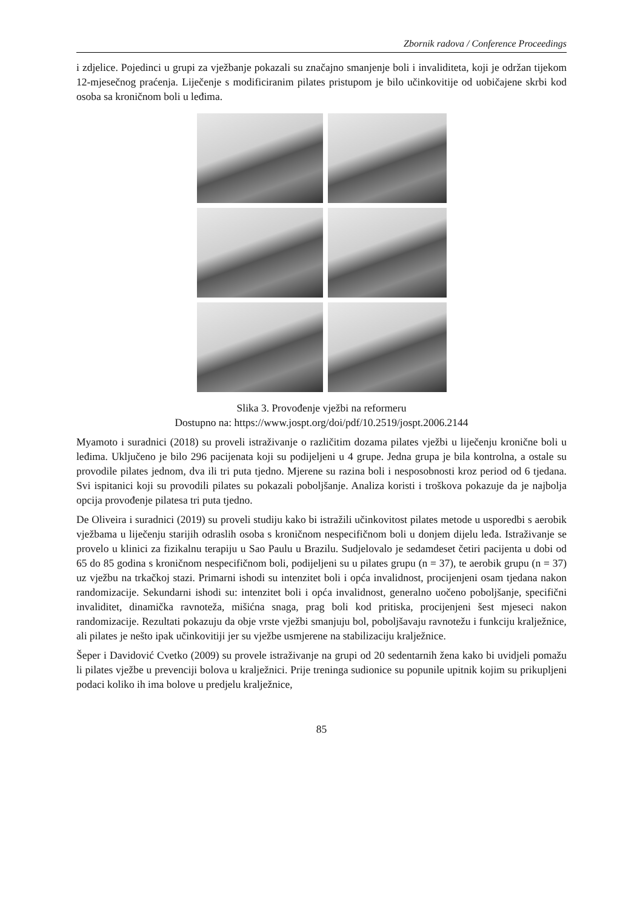Zbornik radova / Conference Proceedings
i zdjelice. Pojedinci u grupi za vježbanje pokazali su značajno smanjenje boli i invaliditeta, koji je održan tijekom 12-mjesečnog praćenja. Liječenje s modificiranim pilates pristupom je bilo učinkovitije od uobičajene skrbi kod osoba sa kroničnom boli u leđima.
Slika 3. Provođenje vježbi na reformeru
Dostupno na: https://www.jospt.org/doi/pdf/10.2519/jospt.2006.2144
Myamoto i suradnici (2018) su proveli istraživanje o različitim dozama pilates vježbi u liječenju kronične boli u leđima. Uključeno je bilo 296 pacijenata koji su podijeljeni u 4 grupe. Jedna grupa je bila kontrolna, a ostale su provodile pilates jednom, dva ili tri puta tjedno. Mjerene su razina boli i nesposobnosti kroz period od 6 tjedana. Svi ispitanici koji su provodili pilates su pokazali poboljšanje. Analiza koristi i troškova pokazuje da je najbolja opcija provođenje pilatesa tri puta tjedno.
De Oliveira i suradnici (2019) su proveli studiju kako bi istražili učinkovitost pilates metode u usporedbi s aerobik vježbama u liječenju starijih odraslih osoba s kroničnom nespecifičnom boli u donjem dijelu leđa. Istraživanje se provelo u klinici za fizikalnu terapiju u Sao Paulu u Brazilu. Sudjelovalo je sedamdeset četiri pacijenta u dobi od 65 do 85 godina s kroničnom nespecifičnom boli, podijeljeni su u pilates grupu (n = 37), te aerobik grupu (n = 37) uz vježbu na trkačkoj stazi. Primarni ishodi su intenzitet boli i opća invalidnost, procijenjeni osam tjedana nakon randomizacije. Sekundarni ishodi su: intenzitet boli i opća invalidnost, generalno uočeno poboljšanje, specifični invaliditet, dinamička ravnoteža, mišićna snaga, prag boli kod pritiska, procijenjeni šest mjeseci nakon randomizacije. Rezultati pokazuju da obje vrste vježbi smanjuju bol, poboljšavaju ravnotežu i funkciju kralježnice, ali pilates je nešto ipak učinkovitiji jer su vježbe usmjerene na stabilizaciju kralježnice.
Šeper i Davidović Cvetko (2009) su provele istraživanje na grupi od 20 sedentarnih žena kako bi uvidjeli pomažu li pilates vježbe u prevenciji bolova u kralježnici. Prije treninga sudionice su popunile upitnik kojim su prikupljeni podaci koliko ih ima bolove u predjelu kralježnice,
85